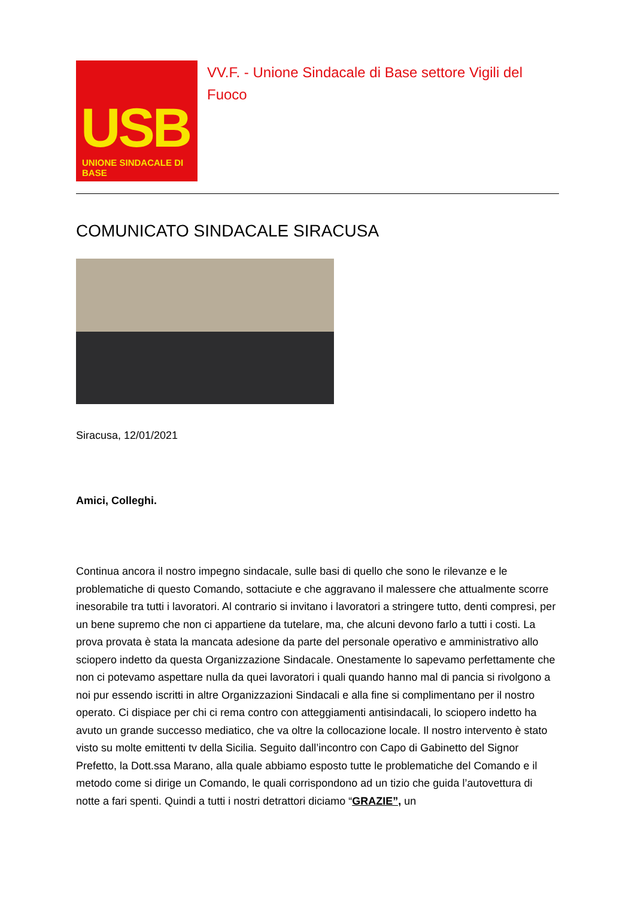USB
UNIONE SINDACALE DI BASE
VV.F. - Unione Sindacale di Base settore Vigili del Fuoco
COMUNICATO SINDACALE SIRACUSA
Siracusa, 12/01/2021
Amici, Colleghi.
Continua ancora il nostro impegno sindacale, sulle basi di quello che sono le rilevanze e le problematiche di questo Comando, sottaciute e che aggravano il malessere che attualmente scorre inesorabile tra tutti i lavoratori. Al contrario si invitano i lavoratori a stringere tutto, denti compresi, per un bene supremo che non ci appartiene da tutelare, ma, che alcuni devono farlo a tutti i costi. La prova provata è stata la mancata adesione da parte del personale operativo e amministrativo allo sciopero indetto da questa Organizzazione Sindacale. Onestamente lo sapevamo perfettamente che non ci potevamo aspettare nulla da quei lavoratori i quali quando hanno mal di pancia si rivolgono a noi pur essendo iscritti in altre Organizzazioni Sindacali e alla fine si complimentano per il nostro operato. Ci dispiace per chi ci rema contro con atteggiamenti antisindacali, lo sciopero indetto ha avuto un grande successo mediatico, che va oltre la collocazione locale. Il nostro intervento è stato visto su molte emittenti tv della Sicilia. Seguito dall’incontro con Capo di Gabinetto del Signor Prefetto, la Dott.ssa Marano, alla quale abbiamo esposto tutte le problematiche del Comando e il metodo come si dirige un Comando, le quali corrispondono ad un tizio che guida l’autovettura di notte a fari spenti. Quindi a tutti i nostri detrattori diciamo “GRAZIE”, un